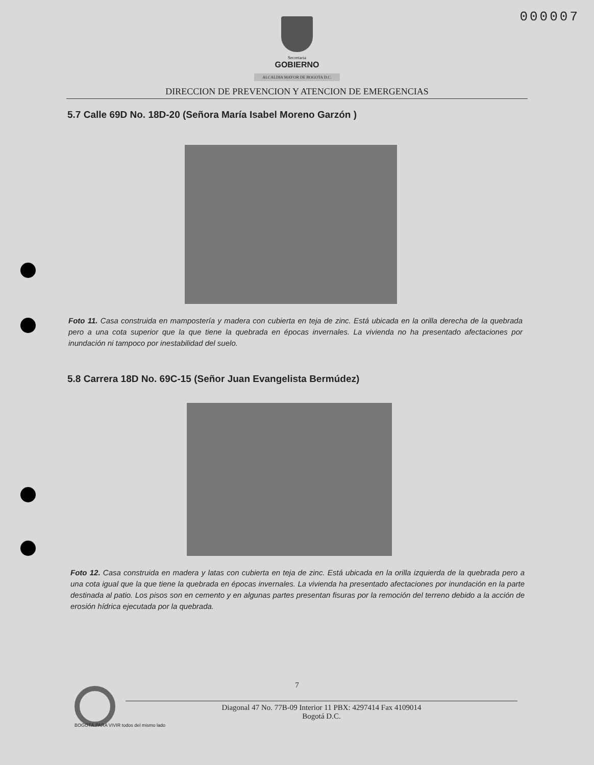000007
Secretaria
GOBIERNO
ALCALDIA MAYOR DE BOGOTA D.C.
DIRECCION DE PREVENCION Y ATENCION DE EMERGENCIAS
5.7 Calle 69D No. 18D-20 (Señora María Isabel Moreno Garzón )
Foto 11. Casa construida en mampostería y madera con cubierta en teja de zinc. Está ubicada en la orilla derecha de la quebrada pero a una cota superior que la que tiene la quebrada en épocas invernales. La vivienda no ha presentado afectaciones por inundación ni tampoco por inestabilidad del suelo.
5.8 Carrera 18D No. 69C-15 (Señor Juan Evangelista Bermúdez)
Foto 12. Casa construida en madera y latas con cubierta en teja de zinc. Está ubicada en la orilla izquierda de la quebrada pero a una cota igual que la que tiene la quebrada en épocas invernales. La vivienda ha presentado afectaciones por inundación en la parte destinada al patio. Los pisos son en cemento y en algunas partes presentan fisuras por la remoción del terreno debido a la acción de erosión hídrica ejecutada por la quebrada.
7
Diagonal 47 No. 77B-09 Interior 11 PBX: 4297414 Fax 4109014
Bogotá D.C.
BOGOTÁ PARA VIVIR todos del mismo lado